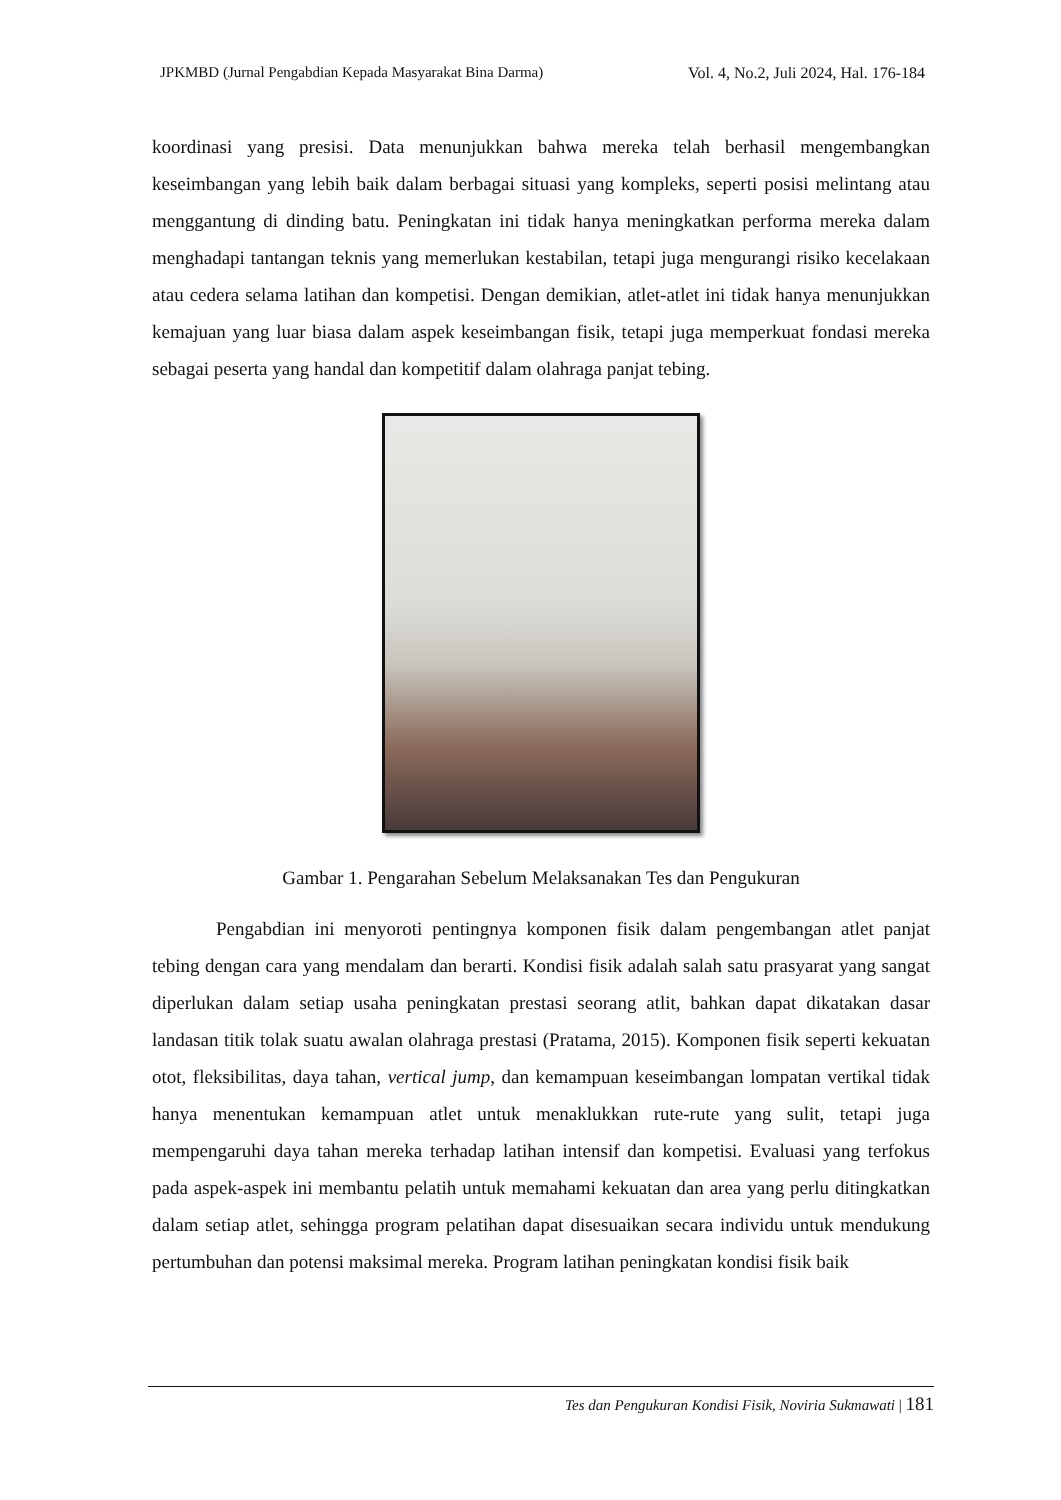JPKMBD (Jurnal Pengabdian Kepada Masyarakat Bina Darma) Vol. 4, No.2, Juli 2024, Hal. 176-184
koordinasi yang presisi. Data menunjukkan bahwa mereka telah berhasil mengembangkan keseimbangan yang lebih baik dalam berbagai situasi yang kompleks, seperti posisi melintang atau menggantung di dinding batu. Peningkatan ini tidak hanya meningkatkan performa mereka dalam menghadapi tantangan teknis yang memerlukan kestabilan, tetapi juga mengurangi risiko kecelakaan atau cedera selama latihan dan kompetisi. Dengan demikian, atlet-atlet ini tidak hanya menunjukkan kemajuan yang luar biasa dalam aspek keseimbangan fisik, tetapi juga memperkuat fondasi mereka sebagai peserta yang handal dan kompetitif dalam olahraga panjat tebing.
Gambar 1. Pengarahan Sebelum Melaksanakan Tes dan Pengukuran
Pengabdian ini menyoroti pentingnya komponen fisik dalam pengembangan atlet panjat tebing dengan cara yang mendalam dan berarti. Kondisi fisik adalah salah satu prasyarat yang sangat diperlukan dalam setiap usaha peningkatan prestasi seorang atlit, bahkan dapat dikatakan dasar landasan titik tolak suatu awalan olahraga prestasi (Pratama, 2015). Komponen fisik seperti kekuatan otot, fleksibilitas, daya tahan, vertical jump, dan kemampuan keseimbangan lompatan vertikal tidak hanya menentukan kemampuan atlet untuk menaklukkan rute-rute yang sulit, tetapi juga mempengaruhi daya tahan mereka terhadap latihan intensif dan kompetisi. Evaluasi yang terfokus pada aspek-aspek ini membantu pelatih untuk memahami kekuatan dan area yang perlu ditingkatkan dalam setiap atlet, sehingga program pelatihan dapat disesuaikan secara individu untuk mendukung pertumbuhan dan potensi maksimal mereka. Program latihan peningkatan kondisi fisik baik
Tes dan Pengukuran Kondisi Fisik, Noviria Sukmawati | 181